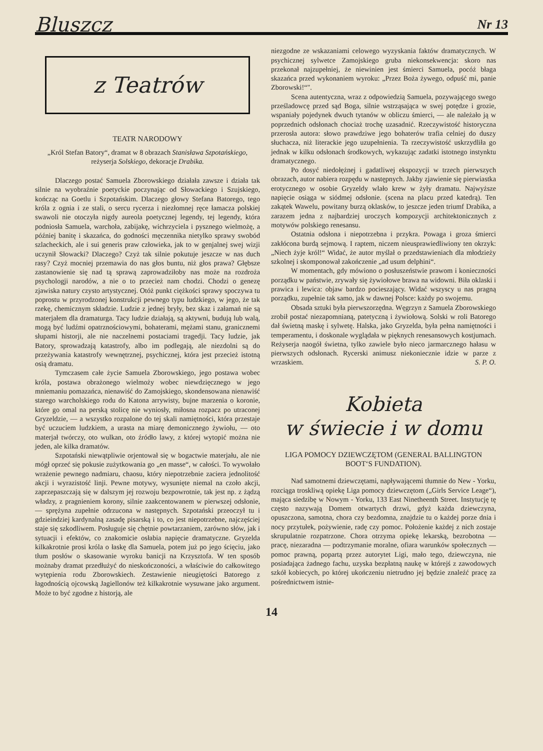Bluszcz Nr 13
z Teatrów
TEATR NARODOWY
„Król Stefan Batory“, dramat w 8 obrazach Stanisława Szpotańskiego, reżyserja Solskiego, dekoracje Drabika.
Dlaczego postać Samuela Zborowskiego działała zawsze i działa tak silnie na wyobraźnie poetyckie poczynając od Słowackiego i Szujskiego, kończąc na Goetlu i Szpotańskim. Dlaczego głowy Stefana Batorego, tego króla z ognia i ze stali, o sercu rycerza i niezłomnej ręce łamacza polskiej swawoli nie otoczyła nigdy aureola poetycznej legendy, tej legendy, która podniosła Samuela, warchoła, zabijakę, wichrzyciela i pysznego wielmożę, a później banitę i skazańca, do godności męczennika nietylko sprawy swobód szlacheckich, ale i sui generis praw człowieka, jak to w genjalnej swej wizji uczynił Słowacki? Dlaczego? Czyż tak silnie pokutuje jeszcze w nas duch rasy? Czyż mocniej przemawia do nas głos buntu, niż głos prawa? Głębsze zastanowienie się nad tą sprawą zaprowadziłoby nas może na rozdroża psychologji narodów, a nie o to przecież nam chodzi. Chodzi o genezę zjawiska natury czysto artystycznej. Otóż punkt ciężkości sprawy spoczywa tu poprostu w przyrodzonej konstrukcji pewnego typu ludzkiego, w jego, że tak rzekę, chemicznym składzie. Ludzie z jednej bryły, bez skaz i załamań nie są materjałem dla dramaturga. Tacy ludzie działają, są aktywni, budują lub walą, mogą być ludźmi opatrznościowymi, bohaterami, mężami stanu, granicznemi słupami historji, ale nie naczelnemi postaciami tragedji. Tacy ludzie, jak Batory, sprowadzają katastrofy, albo im podlegają, ale niezdolni są do przeżywania katastrofy wewnętrznej, psychicznej, która jest przecież istotną osią dramatu.
Tymczasem całe życie Samuela Zborowskiego, jego postawa wobec króla, postawa obrażonego wielmoży wobec niewdzięcznego w jego mniemaniu pomazańca, nienawiść do Zamojskiego, skondensowana nienawiść starego warcholskiego rodu do Katona arrywisty, bujne marzenia o koronie, które go omal na perską stolicę nie wyniosły, miłosna rozpacz po utraconej Gryzeldzie, — a wszystko rozpalone do tej skali namiętności, która przestaje być uczuciem ludzkiem, a urasta na miarę demonicznego żywiołu, — oto materjał twórczy, oto wulkan, oto źródło lawy, z której wytopić można nie jeden, ale kilka dramatów.
Szpotański niewątpliwie orjentował się w bogactwie materjału, ale nie mógł oprzeć się pokusie zużytkowania go „en masse“, w całości. To wywołało wrażenie pewnego nadmiaru, chaosu, który niepotrzebnie zaciera jednolitość akcji i wyrazistość linji. Pewne motywy, wysunięte niemal na czoło akcji, zaprzepaszczają się w dalszym jej rozwoju bezpowrotnie, tak jest np. z żądzą władzy, z pragnieniem korony, silnie zaakcentowanem w pierwszej odsłonie, — sprężyna zupełnie odrzucona w następnych. Szpotański przeoczył tu i gdzieindziej kardynalną zasadę pisarską i to, co jest niepotrzebne, najczęściej staje się szkodliwem. Posługuje się chętnie powtarzaniem, zarówno słów, jak i sytuacji i efektów, co znakomicie osłabia napięcie dramatyczne. Gryzelda kilkakrotnie prosi króla o łaskę dla Samuela, potem już po jego ścięciu, jako tłum posłów o skasowanie wyroku banicji na Krzysztofa. W ten sposób możnaby dramat przedłużyć do nieskończoności, a właściwie do całkowitego wytępienia rodu Zborowskiech. Zestawienie nieugiętości Batorego z łagodnością ojcowską Jagiellonów też kilkakrotnie wysuwane jako argument. Może to być zgodne z historją, ale
niezgodne ze wskazaniami celowego wyzyskania faktów dramatycznych. W psychicznej sylwetce Zamojskiego gruba niekonsekwencja: skoro nas przekonał najzupełniej, że niewinien jest śmierci Samuela, pocóż błaga skazańca przed wykonaniem wyroku: „Przez Boża żywego, odpuść mi, panie Zborowski!“".
Scena autentyczna, wraz z odpowiedzią Samuela, pozywającego swego prześladowcę przed sąd Boga, silnie wstrząsająca w swej potędze i grozie, wspaniały pojedynek dwuch tytanów w obliczu śmierci, — ale należało ją w poprzednich odsłonach chociaż trochę uzasadnić. Rzeczywistość historyczna przerosła autora: słowo prawdziwe jego bohaterów trafia celniej do duszy słuchacza, niż literackie jego uzupełnienia. Ta rzeczywistość uskrzydliła go jednak w kilku odsłonach środkowych, wykazując zadatki istotnego instynktu dramatycznego.
Po dosyć niedołężnej i gadatliwej ekspozycji w trzech pierwszych obrazach, autor nabiera rozpędu w następnych. Jakby zjawienie się pierwiastka erotycznego w osobie Gryzeldy wlało krew w żyły dramatu. Najwyższe napięcie osiąga w siódmej odsłonie. (scena na placu przed katedrą). Ten zakątek Wawelu, powitany burzą oklasków, to jeszcze jeden triumf Drabika, a zarazem jedna z najbardziej uroczych kompozycji architektonicznych z motywów polskiego renesansu.
Ostatnia odsłona i niepotrzebna i przykra. Powaga i groza śmierci zakłócona burdą sejmową. I raptem, niczem nieusprawiedliwiony ten okrzyk: „Niech żyje król!“ Widać, że autor myślał o przedstawieniach dla młodzieży szkolnej i skomponował zakończenie „ad usum delphini“.
W momentach, gdy mówiono o posłuszeństwie prawom i konieczności porządku w państwie, zrywały się żywiołowe brawa na widowni. Biła oklaski i prawica i lewica: objaw bardzo pocieszający. Widać wszyscy u nas pragną porządku, zupełnie tak samo, jak w dawnej Polsce: każdy po swojemu.
Obsada sztuki była pierwszorzędna. Węgrzyn z Samuela Zborowskiego zrobił postać niezapomnianą, patetyczną i żywiołową. Solski w roli Batorego dał świetną maskę i sylwetę. Halska, jako Gryzelda, była pełna namiętności i temperamentu, i doskonale wyglądała w pięknych renesansowych kostjumach. Reżyserja naogół świetna, tylko zawiele było nieco jarmarcznego hałasu w pierwszych odsłonach. Rycerski animusz niekoniecznie idzie w parze z wrzaskiem. S. P. O.
Kobieta
w świecie i w domu
LIGA POMOCY DZIEWCZĘTOM (GENERAL BALLINGTON BOOT‘S FUNDATION).
Nad samotnemi dziewczętami, napływającemi tłumnie do New - Yorku, rozciąga troskliwą opiekę Liga pomocy dziewczętom („Girls Service Leage“), mająca siedzibę w Nowym - Yorku, 133 East Ninetheenth Street. Instytucję tę często nazywają Domem otwartych drzwi, gdyż każda dziewczyna, opuszczona, samotna, chora czy bezdomna, znajdzie tu o każdej porze dnia i nocy przytułek, pożywienie, radę czy pomoc. Położenie każdej z nich zostaje skrupulatnie rozpatrzone. Chora otrzyma opiekę lekarską, bezrobotna — pracę, niezaradna — podtrzymanie moralne, ofiara warunków społecznych — pomoc prawną, popartą przez autorytet Ligi, mało tego, dziewczyna, nie posiadająca żadnego fachu, uzyska bezpłatną naukę w którejś z zawodowych szkół kobiecych, po której ukończeniu nietrudno jej będzie znaleźć pracę za pośrednictwem istnie-
14